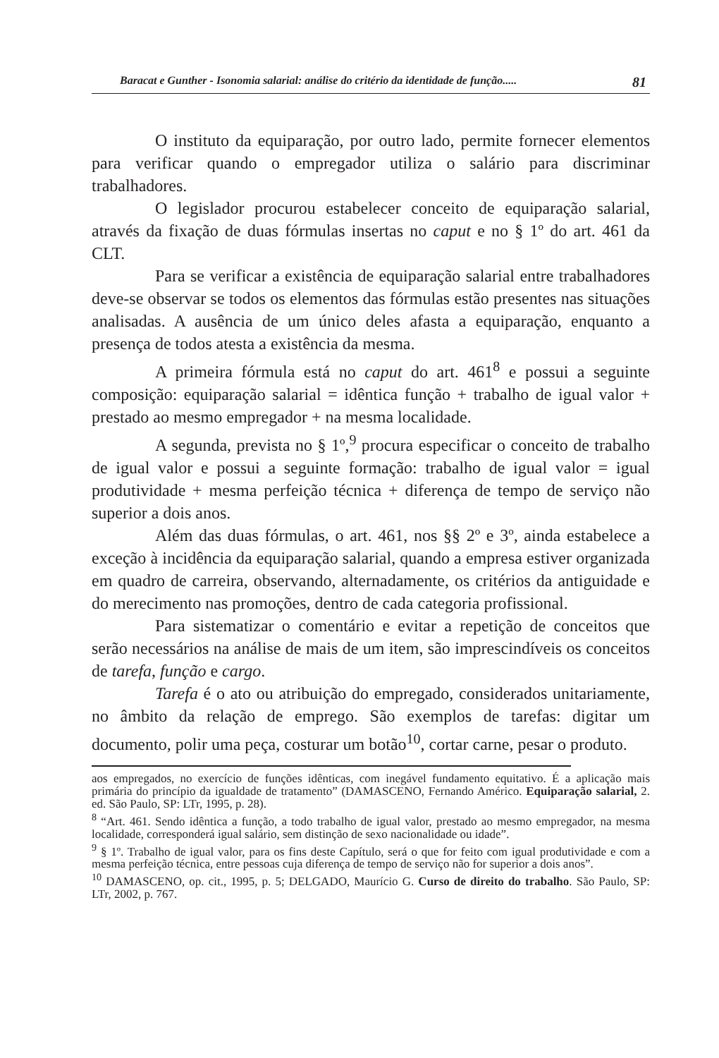Baracat e Gunther - Isonomia salarial: análise do critério da identidade de função..... 81
O instituto da equiparação, por outro lado, permite fornecer elementos para verificar quando o empregador utiliza o salário para discriminar trabalhadores.
O legislador procurou estabelecer conceito de equiparação salarial, através da fixação de duas fórmulas insertas no caput e no § 1º do art. 461 da CLT.
Para se verificar a existência de equiparação salarial entre trabalhadores deve-se observar se todos os elementos das fórmulas estão presentes nas situações analisadas. A ausência de um único deles afasta a equiparação, enquanto a presença de todos atesta a existência da mesma.
A primeira fórmula está no caput do art. 461<sup>8</sup> e possui a seguinte composição: equiparação salarial = idêntica função + trabalho de igual valor + prestado ao mesmo empregador + na mesma localidade.
A segunda, prevista no § 1º,<sup>9</sup> procura especificar o conceito de trabalho de igual valor e possui a seguinte formação: trabalho de igual valor = igual produtividade + mesma perfeição técnica + diferença de tempo de serviço não superior a dois anos.
Além das duas fórmulas, o art. 461, nos §§ 2º e 3º, ainda estabelece a exceção à incidência da equiparação salarial, quando a empresa estiver organizada em quadro de carreira, observando, alternadamente, os critérios da antiguidade e do merecimento nas promoções, dentro de cada categoria profissional.
Para sistematizar o comentário e evitar a repetição de conceitos que serão necessários na análise de mais de um item, são imprescindíveis os conceitos de tarefa, função e cargo.
Tarefa é o ato ou atribuição do empregado, considerados unitariamente, no âmbito da relação de emprego. São exemplos de tarefas: digitar um documento, polir uma peça, costurar um botão<sup>10</sup>, cortar carne, pesar o produto.
aos empregados, no exercício de funções idênticas, com inegável fundamento equitativo. É a aplicação mais primária do princípio da igualdade de tratamento” (DAMASCENO, Fernando Américo. Equiparação salarial, 2. ed. São Paulo, SP: LTr, 1995, p. 28).
<sup>8</sup> “Art. 461. Sendo idêntica a função, a todo trabalho de igual valor, prestado ao mesmo empregador, na mesma localidade, corresponderá igual salário, sem distinção de sexo nacionalidade ou idade”.
<sup>9</sup> § 1º. Trabalho de igual valor, para os fins deste Capítulo, será o que for feito com igual produtividade e com a mesma perfeição técnica, entre pessoas cuja diferença de tempo de serviço não for superior a dois anos”.
<sup>10</sup> DAMASCENO, op. cit., 1995, p. 5; DELGADO, Maurício G. Curso de direito do trabalho. São Paulo, SP: LTr, 2002, p. 767.